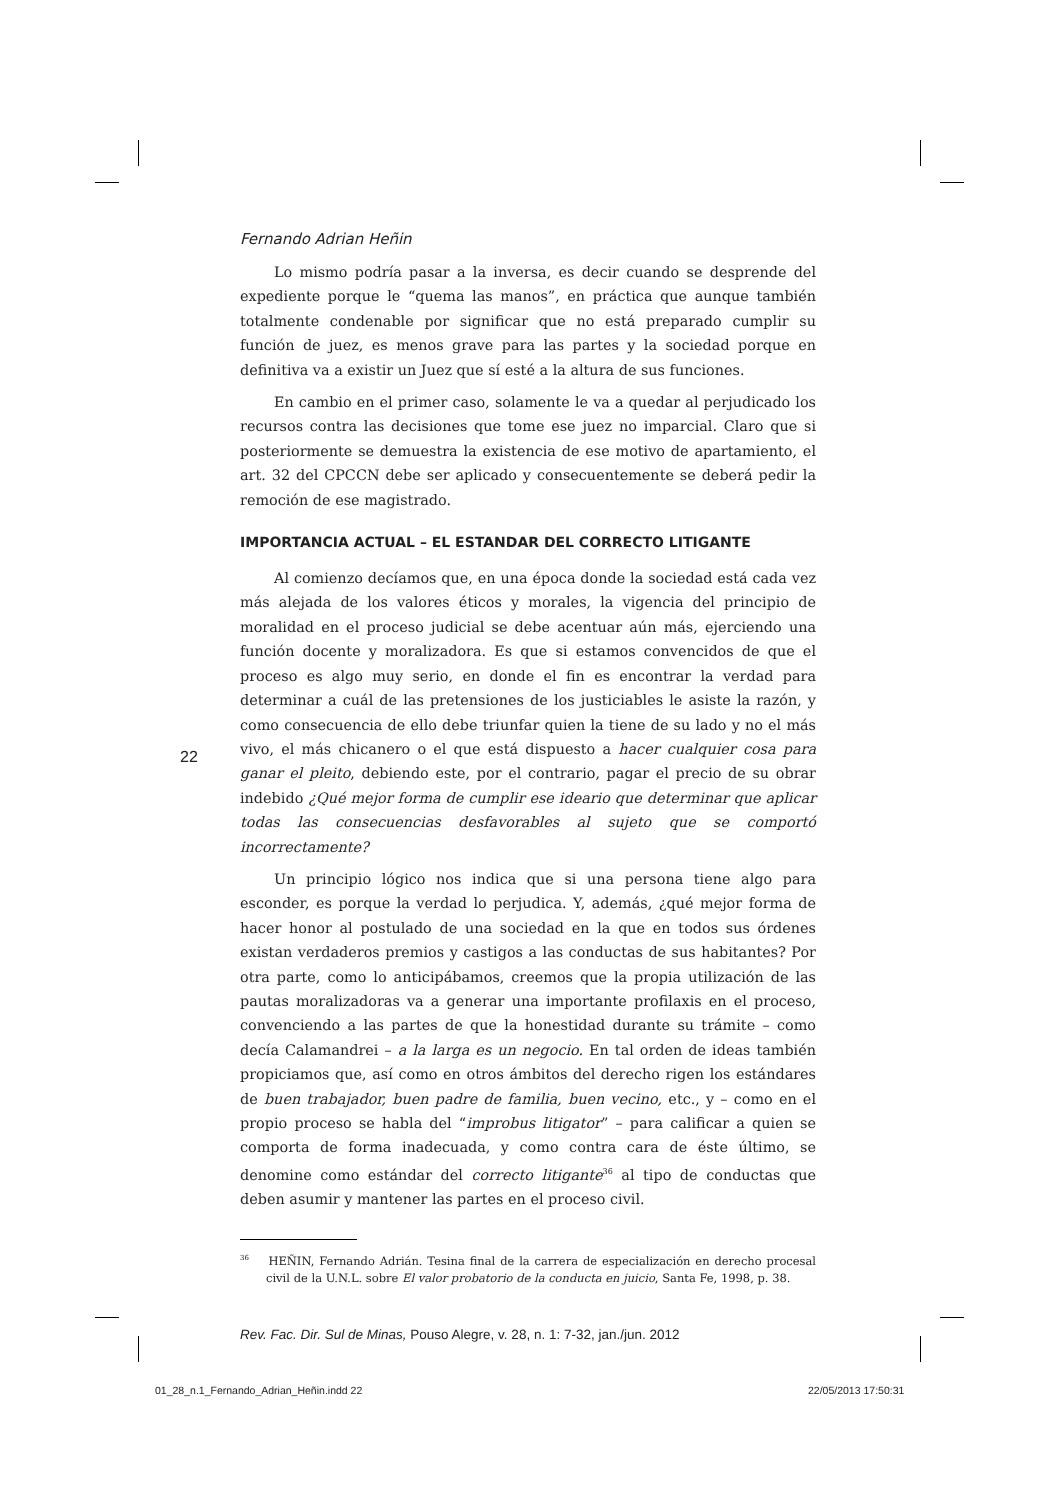22
Fernando Adrian Heñin
Lo mismo podría pasar a la inversa, es decir cuando se desprende del expediente porque le “quema las manos”, en práctica que aunque también totalmente condenable por significar que no está preparado cumplir su función de juez, es menos grave para las partes y la sociedad porque en definitiva va a existir un Juez que sí esté a la altura de sus funciones.
En cambio en el primer caso, solamente le va a quedar al perjudicado los recursos contra las decisiones que tome ese juez no imparcial. Claro que si posteriormente se demuestra la existencia de ese motivo de apartamiento, el art. 32 del CPCCN debe ser aplicado y consecuentemente se deberá pedir la remoción de ese magistrado.
IMPORTANCIA ACTUAL – EL ESTANDAR DEL CORRECTO LITIGANTE
Al comienzo decíamos que, en una época donde la sociedad está cada vez más alejada de los valores éticos y morales, la vigencia del principio de moralidad en el proceso judicial se debe acentuar aún más, ejerciendo una función docente y moralizadora. Es que si estamos convencidos de que el proceso es algo muy serio, en donde el fin es encontrar la verdad para determinar a cuál de las pretensiones de los justiciables le asiste la razón, y como consecuencia de ello debe triunfar quien la tiene de su lado y no el más vivo, el más chicanero o el que está dispuesto a hacer cualquier cosa para ganar el pleito, debiendo este, por el contrario, pagar el precio de su obrar indebido ¿Qué mejor forma de cumplir ese ideario que determinar que aplicar todas las consecuencias desfavorables al sujeto que se comportó incorrectamente?
Un principio lógico nos indica que si una persona tiene algo para esconder, es porque la verdad lo perjudica. Y, además, ¿qué mejor forma de hacer honor al postulado de una sociedad en la que en todos sus órdenes existan verdaderos premios y castigos a las conductas de sus habitantes? Por otra parte, como lo anticipábamos, creemos que la propia utilización de las pautas moralizadoras va a generar una importante profilaxis en el proceso, convenciendo a las partes de que la honestidad durante su trámite – como decía Calamandrei – a la larga es un negocio. En tal orden de ideas también propiciamos que, así como en otros ámbitos del derecho rigen los estándares de buen trabajador, buen padre de familia, buen vecino, etc., y – como en el propio proceso se habla del “improbus litigator” – para calificar a quien se comporta de forma inadecuada, y como contra cara de éste último, se denomine como estándar del correcto litigante<sup>36</sup> al tipo de conductas que deben asumir y mantener las partes en el proceso civil.
<sup>36</sup> HEÑIN, Fernando Adrián. Tesina final de la carrera de especialización en derecho procesal civil de la U.N.L. sobre El valor probatorio de la conducta en juicio, Santa Fe, 1998, p. 38.
Rev. Fac. Dir. Sul de Minas, Pouso Alegre, v. 28, n. 1: 7-32, jan./jun. 2012
01_28_n.1_Fernando_Adrian_Heñin.indd 22
22/05/2013 17:50:31